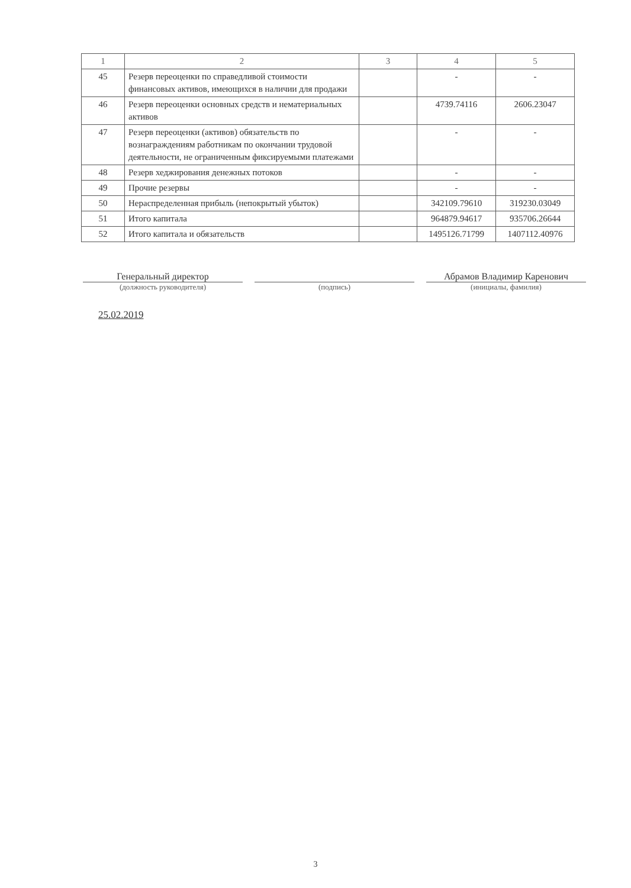| 1 | 2 | 3 | 4 | 5 |
| --- | --- | --- | --- | --- |
| 45 | Резерв переоценки по справедливой стоимости финансовых активов, имеющихся в наличии для продажи | | - | - |
| 46 | Резерв переоценки основных средств и нематериальных активов | | 4739.74116 | 2606.23047 |
| 47 | Резерв переоценки (активов) обязательств по вознаграждениям работникам по окончании трудовой деятельности, не ограниченным фиксируемыми платежами | | - | - |
| 48 | Резерв хеджирования денежных потоков | | - | - |
| 49 | Прочие резервы | | - | - |
| 50 | Нераспределенная прибыль (непокрытый убыток) | | 342109.79610 | 319230.03049 |
| 51 | Итого капитала | | 964879.94617 | 935706.26644 |
| 52 | Итого капитала и обязательств | | 1495126.71799 | 1407112.40976 |
Генеральный директор
(должность руководителя)
(подпись)
Абрамов Владимир Каренович
(инициалы, фамилия)
25.02.2019
3